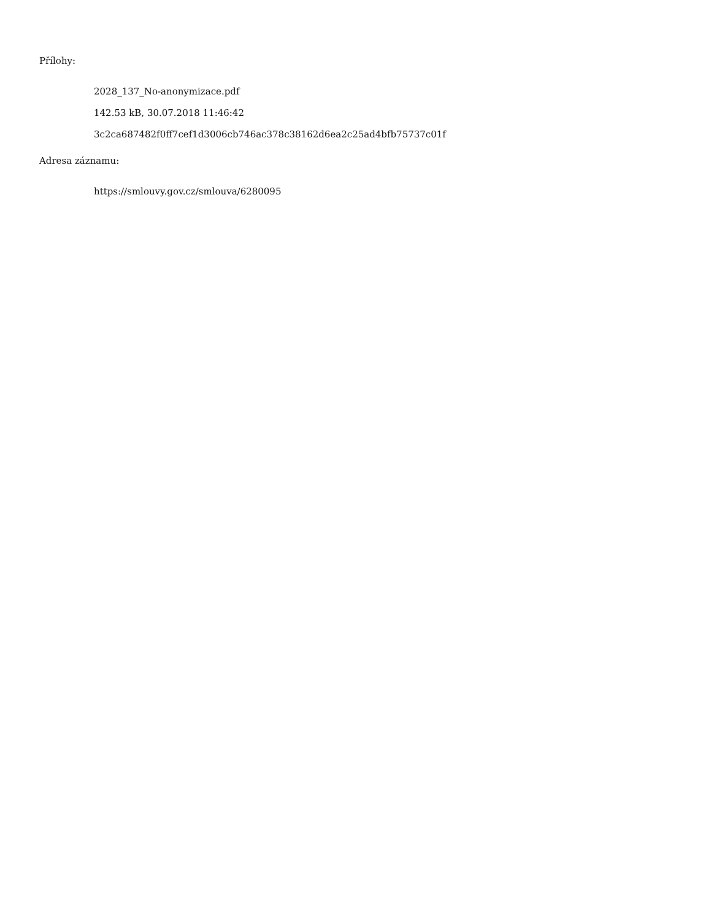Přílohy:
2028_137_No-anonymizace.pdf
142.53 kB, 30.07.2018 11:46:42
3c2ca687482f0ff7cef1d3006cb746ac378c38162d6ea2c25ad4bfb75737c01f
Adresa záznamu:
https://smlouvy.gov.cz/smlouva/6280095